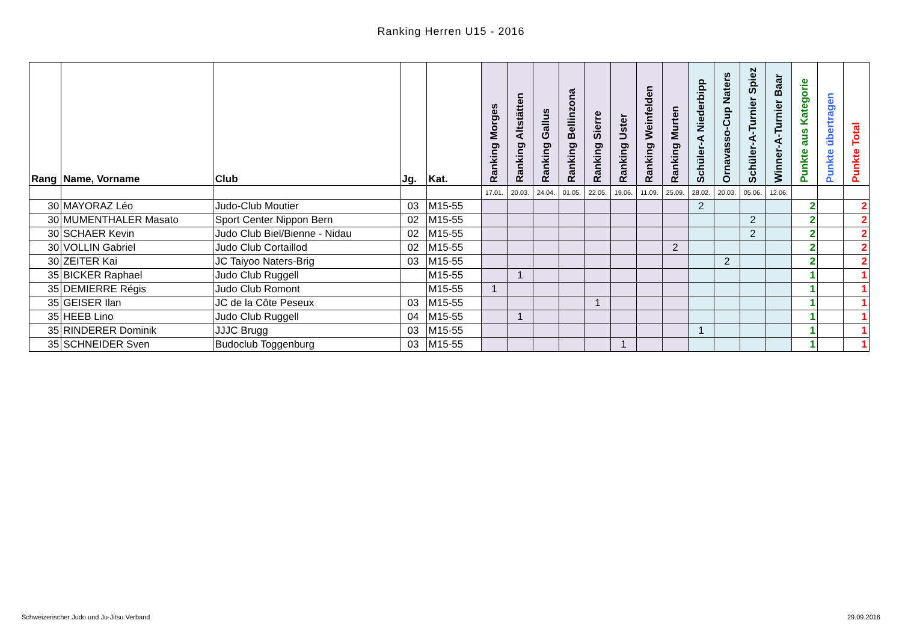Ranking Herren U15 - 2016
| Rang | Name, Vorname | Club | Jg. | Kat. | Ranking Morges | Ranking Altstätten | Ranking Gallus | Ranking Bellinzona | Ranking Sierre | Ranking Uster | Ranking Weinfelden | Ranking Murten | Schüler-A Niederbipp | Ornavasso-Cup Naters | Schüler-A-Turnier Spiez | Winner-A-Turnier Baar | Punkte aus Kategorie | Punkte übertragen | Punkte Total |
| --- | --- | --- | --- | --- | --- | --- | --- | --- | --- | --- | --- | --- | --- | --- | --- | --- | --- | --- | --- |
| | | | | | 17.01. | 20.03. | 24.04. | 01.05. | 22.05. | 19.06. | 11.09. | 25.09. | 28.02. | 20.03. | 05.06. | 12.06. | | | |
| 30 | MAYORAZ Léo | Judo-Club Moutier | 03 | M15-55 | | | | | | | | | 2 | | | | 2 | | 2 |
| 30 | MUMENTHALER Masato | Sport Center Nippon Bern | 02 | M15-55 | | | | | | | | | | | 2 | | 2 | | 2 |
| 30 | SCHAER Kevin | Judo Club Biel/Bienne - Nidau | 02 | M15-55 | | | | | | | | | | | 2 | | 2 | | 2 |
| 30 | VOLLIN Gabriel | Judo Club Cortaillod | 02 | M15-55 | | | | | | | | 2 | | | | | 2 | | 2 |
| 30 | ZEITER Kai | JC Taiyoo Naters-Brig | 03 | M15-55 | | | | | | | | | | 2 | | | 2 | | 2 |
| 35 | BICKER Raphael | Judo Club Ruggell | | M15-55 | | 1 | | | | | | | | | | | 1 | | 1 |
| 35 | DEMIERRE Régis | Judo Club Romont | | M15-55 | 1 | | | | | | | | | | | | 1 | | 1 |
| 35 | GEISER Ilan | JC de la Côte Peseux | 03 | M15-55 | | | | | 1 | | | | | | | | 1 | | 1 |
| 35 | HEEB Lino | Judo Club Ruggell | 04 | M15-55 | | 1 | | | | | | | | | | | 1 | | 1 |
| 35 | RINDERER Dominik | JJJC Brugg | 03 | M15-55 | | | | | | | | | 1 | | | | 1 | | 1 |
| 35 | SCHNEIDER Sven | Budoclub Toggenburg | 03 | M15-55 | | | | | | 1 | | | | | | | 1 | | 1 |
Schweizerischer Judo und Ju-Jitsu Verband 29.09.2016